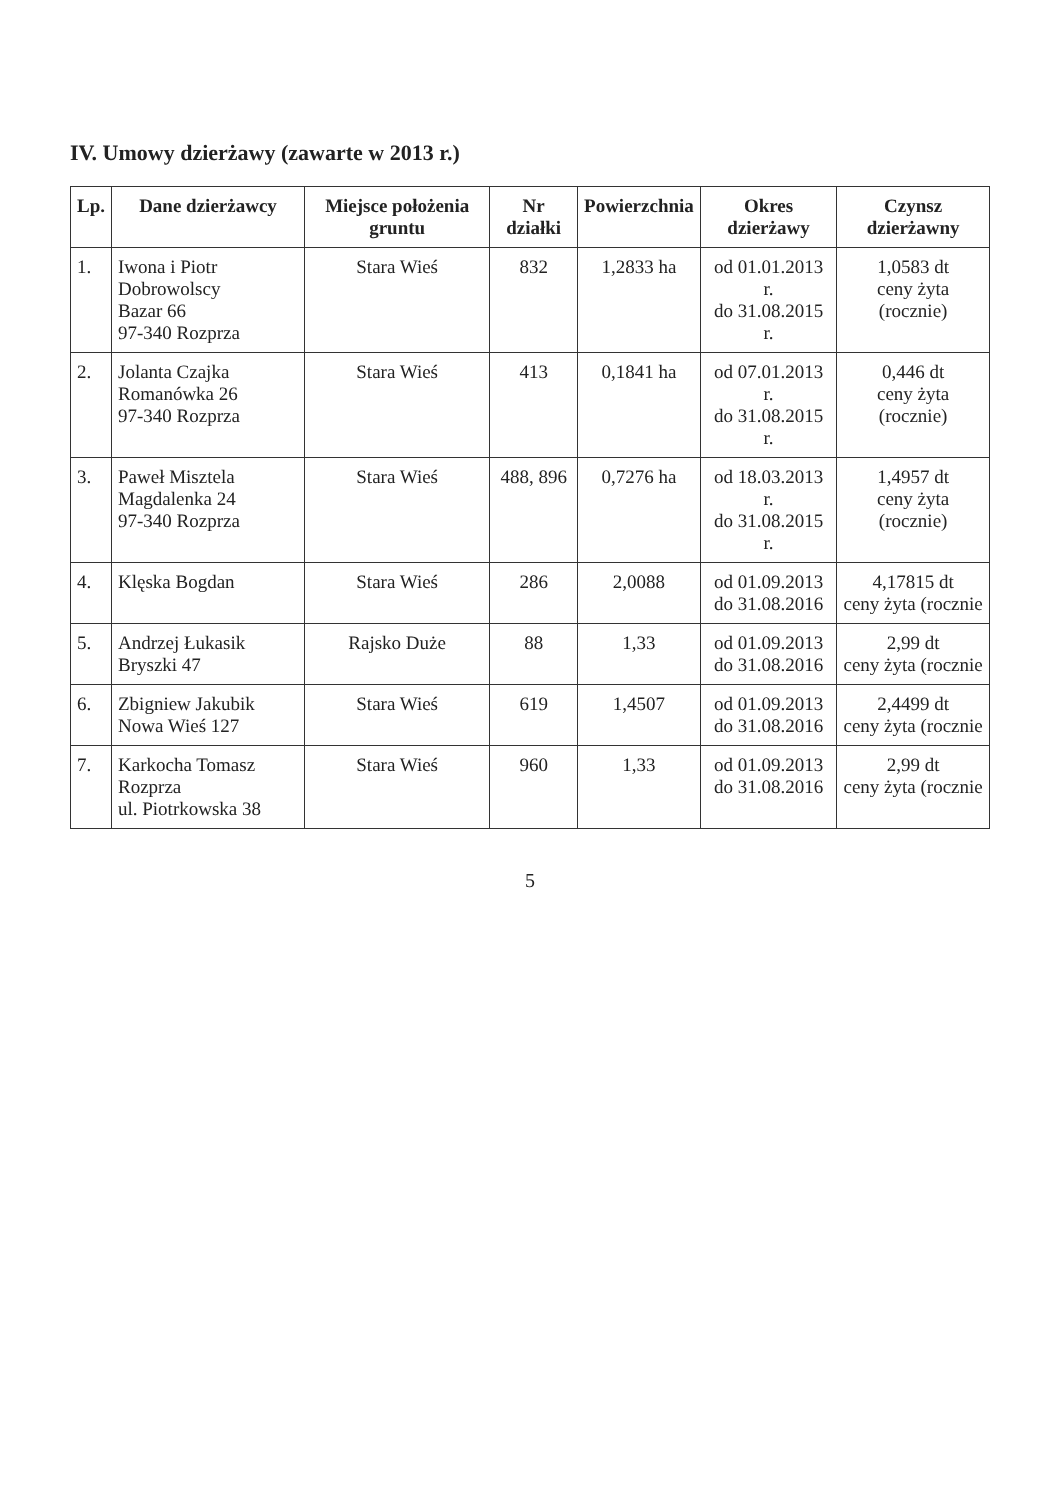IV. Umowy dzierżawy (zawarte w 2013 r.)
| Lp. | Dane dzierżawcy | Miejsce położenia gruntu | Nr działki | Powierzchnia | Okres dzierżawy | Czynsz dzierżawny |
| --- | --- | --- | --- | --- | --- | --- |
| 1. | Iwona i Piotr Dobrowolscy Bazar 66 97-340 Rozprza | Stara Wieś | 832 | 1,2833 ha | od 01.01.2013 r. do 31.08.2015 r. | 1,0583 dt ceny żyta (rocznie) |
| 2. | Jolanta Czajka Romanówka 26 97-340 Rozprza | Stara Wieś | 413 | 0,1841 ha | od 07.01.2013 r. do 31.08.2015 r. | 0,446 dt ceny żyta (rocznie) |
| 3. | Paweł Misztela Magdalenka 24 97-340 Rozprza | Stara Wieś | 488, 896 | 0,7276 ha | od 18.03.2013 r. do 31.08.2015 r. | 1,4957 dt ceny żyta (rocznie) |
| 4. | Klęska Bogdan | Stara Wieś | 286 | 2,0088 | od 01.09.2013 do 31.08.2016 | 4,17815 dt ceny żyta (rocznie |
| 5. | Andrzej Łukasik Bryszki 47 | Rajsko Duże | 88 | 1,33 | od 01.09.2013 do 31.08.2016 | 2,99 dt ceny żyta (rocznie |
| 6. | Zbigniew Jakubik Nowa Wieś 127 | Stara Wieś | 619 | 1,4507 | od 01.09.2013 do 31.08.2016 | 2,4499 dt ceny żyta (rocznie |
| 7. | Karkocha Tomasz Rozprza ul. Piotrkowska 38 | Stara Wieś | 960 | 1,33 | od 01.09.2013 do 31.08.2016 | 2,99 dt ceny żyta (rocznie |
5